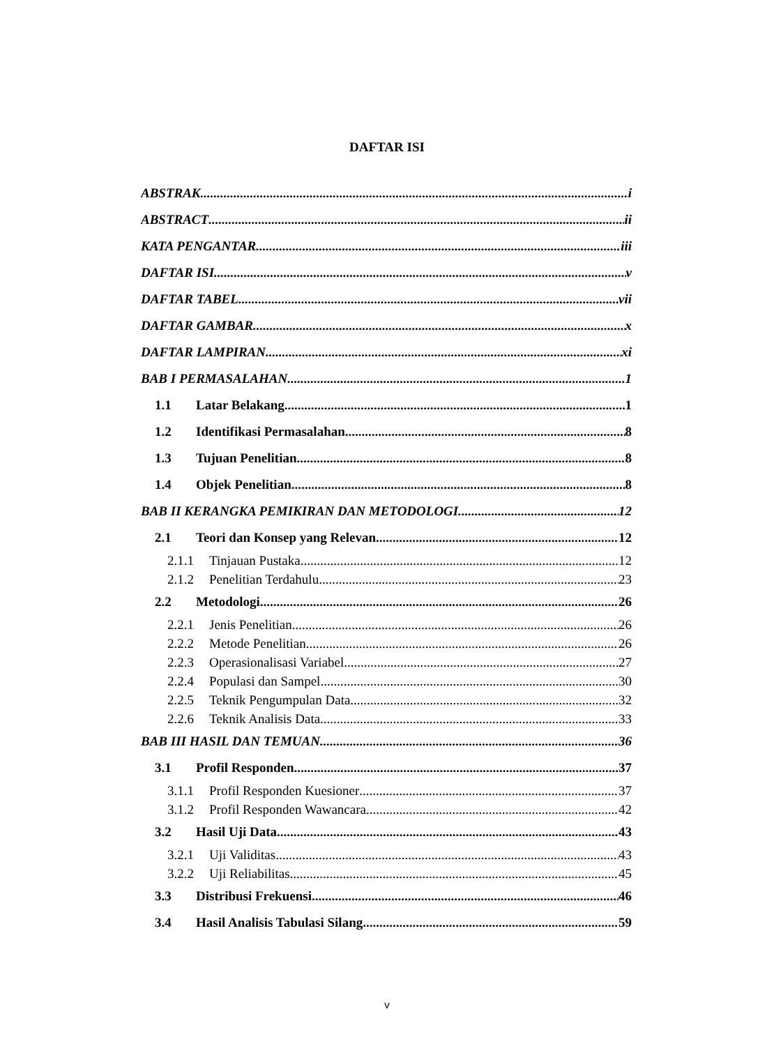DAFTAR ISI
ABSTRAK i
ABSTRACT ii
KATA PENGANTAR iii
DAFTAR ISI v
DAFTAR TABEL vii
DAFTAR GAMBAR x
DAFTAR LAMPIRAN xi
BAB I PERMASALAHAN 1
1.1 Latar Belakang 1
1.2 Identifikasi Permasalahan 8
1.3 Tujuan Penelitian 8
1.4 Objek Penelitian 8
BAB II KERANGKA PEMIKIRAN DAN METODOLOGI 12
2.1 Teori dan Konsep yang Relevan 12
2.1.1 Tinjauan Pustaka 12
2.1.2 Penelitian Terdahulu 23
2.2 Metodologi 26
2.2.1 Jenis Penelitian 26
2.2.2 Metode Penelitian 26
2.2.3 Operasionalisasi Variabel 27
2.2.4 Populasi dan Sampel 30
2.2.5 Teknik Pengumpulan Data 32
2.2.6 Teknik Analisis Data 33
BAB III HASIL DAN TEMUAN 36
3.1 Profil Responden 37
3.1.1 Profil Responden Kuesioner 37
3.1.2 Profil Responden Wawancara 42
3.2 Hasil Uji Data 43
3.2.1 Uji Validitas 43
3.2.2 Uji Reliabilitas 45
3.3 Distribusi Frekuensi 46
3.4 Hasil Analisis Tabulasi Silang 59
v